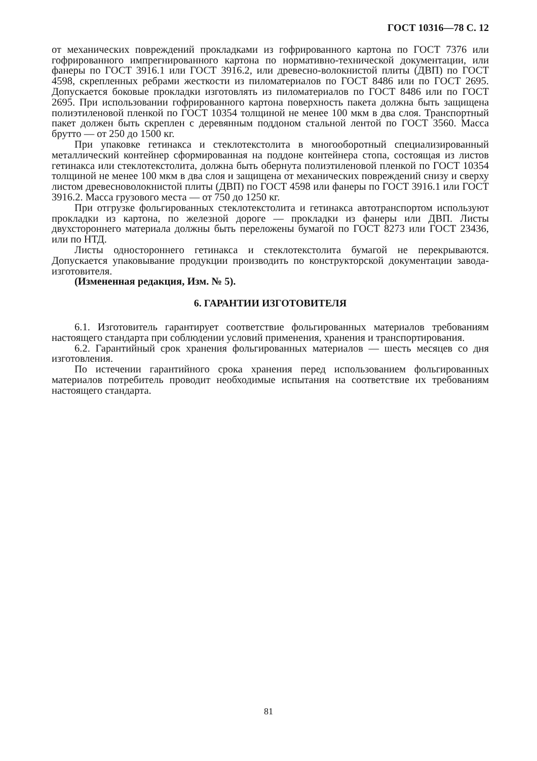ГОСТ 10316—78 С. 12
от механических повреждений прокладками из гофрированного картона по ГОСТ 7376 или гофрированного импрегнированного картона по нормативно-технической документации, или фанеры по ГОСТ 3916.1 или ГОСТ 3916.2, или древесно-волокнистой плиты (ДВП) по ГОСТ 4598, скрепленных ребрами жесткости из пиломатериалов по ГОСТ 8486 или по ГОСТ 2695. Допускается боковые прокладки изготовлять из пиломатериалов по ГОСТ 8486 или по ГОСТ 2695. При использовании гофрированного картона поверхность пакета должна быть защищена полиэтиленовой пленкой по ГОСТ 10354 толщиной не менее 100 мкм в два слоя. Транспортный пакет должен быть скреплен с деревянным поддоном стальной лентой по ГОСТ 3560. Масса брутто — от 250 до 1500 кг.
При упаковке гетинакса и стеклотекстолита в многооборотный специализированный металлический контейнер сформированная на поддоне контейнера стопа, состоящая из листов гетинакса или стеклотекстолита, должна быть обернута полиэтиленовой пленкой по ГОСТ 10354 толщиной не менее 100 мкм в два слоя и защищена от механических повреждений снизу и сверху листом древесноволокнистой плиты (ДВП) по ГОСТ 4598 или фанеры по ГОСТ 3916.1 или ГОСТ 3916.2. Масса грузового места — от 750 до 1250 кг.
При отгрузке фольгированных стеклотекстолита и гетинакса автотранспортом используют прокладки из картона, по железной дороге — прокладки из фанеры или ДВП. Листы двухстороннего материала должны быть переложены бумагой по ГОСТ 8273 или ГОСТ 23436, или по НТД.
Листы одностороннего гетинакса и стеклотекстолита бумагой не перекрываются. Допускается упаковывание продукции производить по конструкторской документации завода-изготовителя.
(Измененная редакция, Изм. № 5).
6. ГАРАНТИИ ИЗГОТОВИТЕЛЯ
6.1. Изготовитель гарантирует соответствие фольгированных материалов требованиям настоящего стандарта при соблюдении условий применения, хранения и транспортирования.
6.2. Гарантийный срок хранения фольгированных материалов — шесть месяцев со дня изготовления.
По истечении гарантийного срока хранения перед использованием фольгированных материалов потребитель проводит необходимые испытания на соответствие их требованиям настоящего стандарта.
81